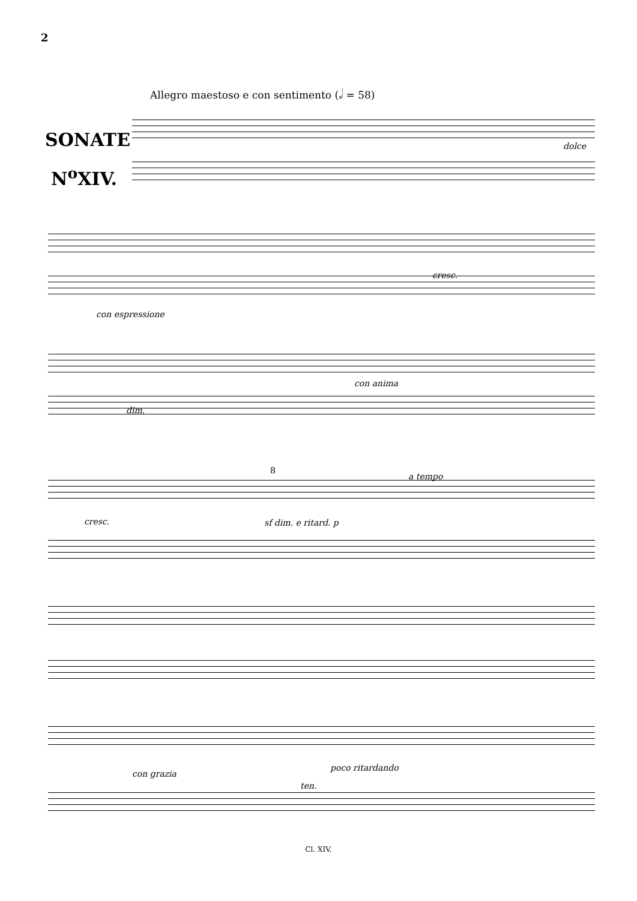2
Allegro maestoso e con sentimento (𝅗𝅥 = 58)
SONATE
N<sup>o</sup>XIV.
dolce
con espressione
cresc.
dim.
con anima
cresc.
8
sf dim. e ritard. p
a tempo
con grazia
poco ritardando
ten.
Cl. XIV.